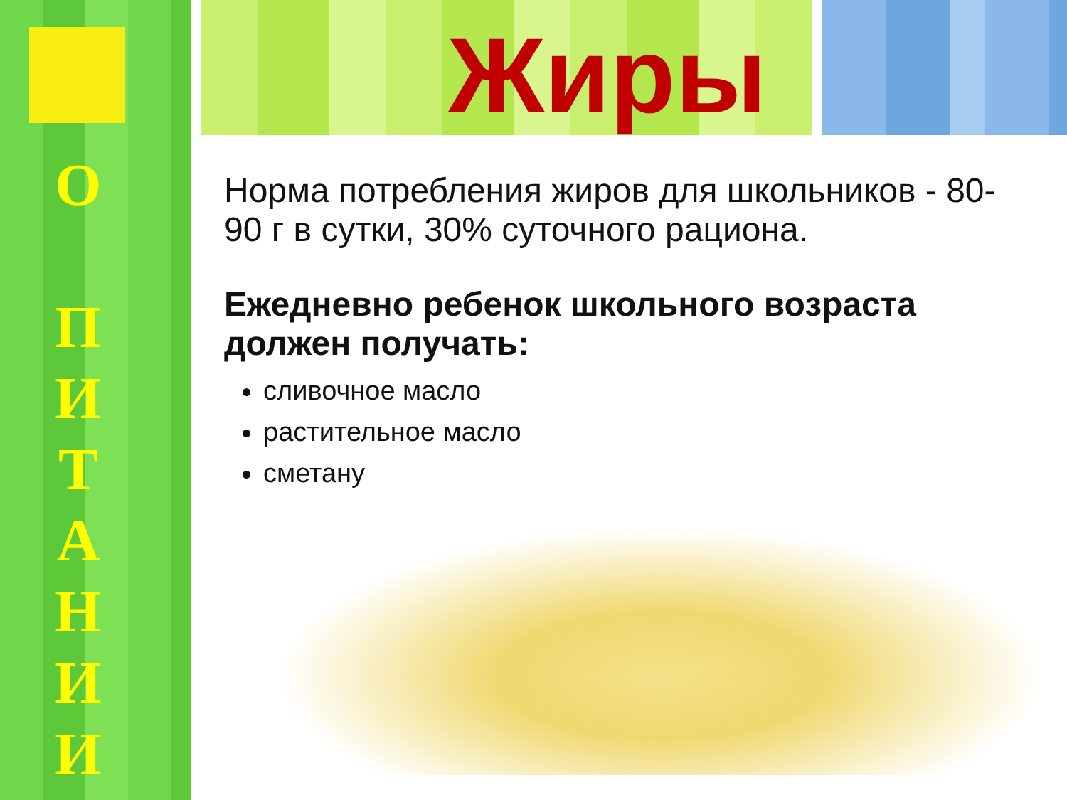О
П
И
Т
А
Н
И
И
Жиры
Норма потребления жиров для школьников - 80-90 г в сутки, 30% суточного рациона.
Ежедневно ребенок школьного возраста должен получать:
сливочное масло
растительное масло
сметану